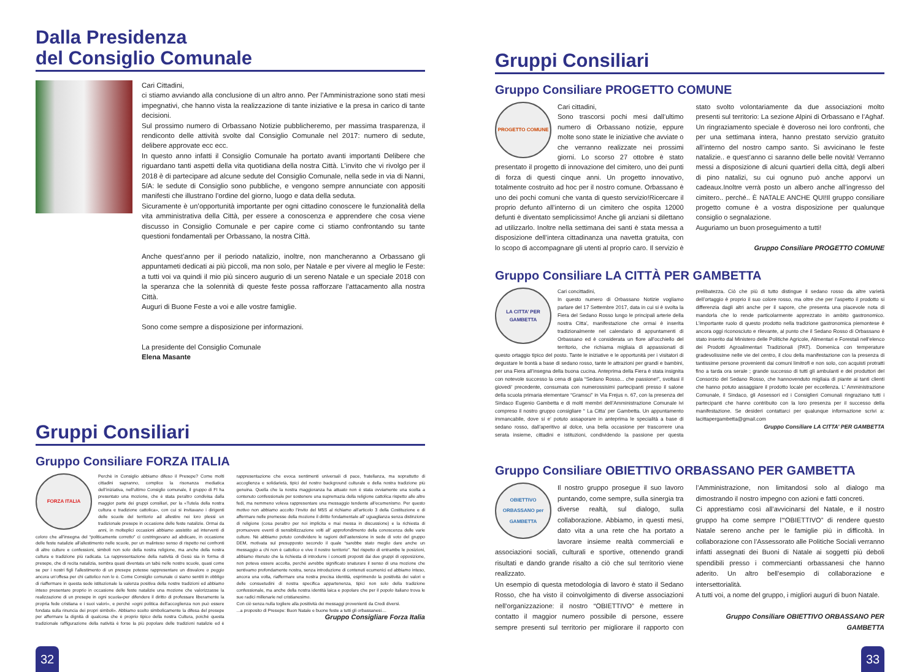Dalla Presidenza
del Consiglio Comunale
Cari Cittadini,
ci stiamo avviando alla conclusione di un altro anno. Per l’Amministrazione sono stati mesi impegnativi, che hanno vista la realizzazione di tante iniziative e la presa in carico di tante decisioni.
Sul prossimo numero di Orbassano Notizie pubblicheremo, per massima trasparenza, il rendiconto delle attività svolte dal Consiglio Comunale nel 2017: numero di sedute, delibere approvate ecc ecc.
In questo anno infatti il Consiglio Comunale ha portato avanti importanti Delibere che riguardano tanti aspetti della vita quotidiana della nostra Città. L’invito che vi rivolgo per il 2018 è di partecipare ad alcune sedute del Consiglio Comunale, nella sede in via di Nanni, 5/A: le sedute di Consiglio sono pubbliche, e vengono sempre annunciate con appositi manifesti che illustrano l’ordine del giorno, luogo e data della seduta.
Sicuramente è un’opportunità importante per ogni cittadino conoscere le funzionalità della vita amministrativa della Città, per essere a conoscenza e apprendere che cosa viene discusso in Consiglio Comunale e per capire come ci stiamo confrontando su tante questioni fondamentali per Orbassano, la nostra Città.
Anche quest’anno per il periodo natalizio, inoltre, non mancheranno a Orbassano gli appuntameti dedicati ai più piccoli, ma non solo, per Natale e per vivere al meglio le Feste: a tutti voi va quindi il mio più sincero augurio di un sereno Natale e un speciale 2018 con la speranza che la solennità di queste feste possa rafforzare l’attacamento alla nostra Città.
Auguri di Buone Feste a voi e alle vostre famiglie.
Sono come sempre a disposizione per informazioni.
La presidente del Consiglio Comunale
Elena Masante
Gruppi Consiliari
Gruppo Consiliare FORZA ITALIA
FORZA ITALIA
Perchè in Consiglio abbiamo difeso il Presepe? Come molti cittadini sapranno, complice la risonanza mediatica dell’iniziativa, nell’ultimo Consiglio comunale, il gruppo di FI ha presentato una mozione, che è stata peraltro condivisa dalla maggior parte dei gruppi consiliari, per la «Tutela della nostra cultura e tradizione cattolica», con cui si invitavano i dirigenti delle scuole del territorio ad allestire nei loro plessi un tradizionale presepe in occasione delle feste natalizie. Ormai da anni, in molteplici occasioni abbiamo assistito ad interventi di coloro che all’insegna del “politicamente corretto” ci costringevano ad abdicare, in occasione delle feste natalizie all’allestimento nelle scuole, per un malinteso senso di rispetto nei confronti di altre culture e confessioni, simboli non solo della nostra religione, ma anche della nostra cultura e tradizione più radicata. La rappresentazione della natività di Gesù sia in forma di presepe, che di recita natalizia, sembra quasi diventata un tabù nelle nostre scuole, quasi come se per i nostri figli l’allestimento di un presepe potesse rappresentare un disvalore o peggio ancora un’offesa per chi cattolico non lo è. Come Consiglio comunale ci siamo sentiti in obbligo di riaffermare in questa sede istituzionale la valenza positiva della nostre tradizioni ed abbiamo inteso presentare proprio in occasione delle feste natalizie una mozione che valorizzasse la realizzazione di un presepe in ogni scuola«per difendere il diritto di professare liberamente la propria fede cristiana e i suoi valori», e perché «ogni politica dell’accoglienza non può essere fondata sulla rinuncia dei propri simboli». Abbiamo scelto simbolicamente la difesa del presepe per affermare la dignità di qualcosa che è proprio tipico della nostra Cultura, poiché questa tradizionale raffigurazione della natività è forse la più popolare delle tradizioni natalizie ed è rappresentazione che evoca sentimenti universali di pace, fratellanza, ma soprattutto di accoglienza e solidarietà, tipici del nostro background culturale e della nostra tradizione più genuina. Quella che la nostra maggioranza ha attuato non è stata ovviamente una scelta a contenuto confessionale per sostenere una supremazia della religione cattolica rispetto alle altre fedi, ma nemmeno voleva rappresentare una messaggio tendente all’ecumenismo. Per questo motivo non abbiamo accolto l’invito del M5S al richiamo all’articolo 3 della Costituzione e di affermare nelle premesse della mozione il diritto fondamentale all’ uguaglianza senza distinzione di religione (cosa peraltro per noi implicita e mai messa in discussione) e la richiesta di promuovere eventi di sensibilizzazione volti all’ approfondimento della conoscenza delle varie culture. Nè abbiamo potuto condividere le ragioni dell’astensione in sede di voto del gruppo DEM, motivata sul presupposto secondo il quale “sarebbe stato meglio dare anche un messaggio a chi non è cattolico e vive il nostro territorio”. Nel rispetto di entrambe le posizioni, abbiamo ritenuto che la richiesta di introdurre i concetti proposti dai due gruppi di opposizione, non poteva essere accolta, perchè avrebbe significato snaturare il senso di una mozione che sentivamo profondamente nostra, senza introduzione di contenuti ecumenici ed abbiamo inteso, ancora una volta, riaffermare una nostra precisa identità, esprimendo la positività dei valori e delle consuetudini di nostra specifica appartenenza, tipici non solo della tradizione confessionale, ma anche della nostra identità laica e popolare che per il popolo italiano trova le sue radici millenarie nel cristianesimo.
Con ciò senza nulla togliere alla positività dei messaggi provenienti da Credi diversi.
...a proposito di Presepe: Buon Natale e buone feste a tutti gli orbassanesi....
Gruppo Consigliare Forza Italia
32
Gruppi Consiliari
Gruppo Consiliare PROGETTO COMUNE
PROGETTO COMUNE
Cari cittadini,
Sono trascorsi pochi mesi dall’ultimo numero di Orbassano notizie, eppure molte sono state le iniziative che avviate o che verranno realizzate nei prossimi giorni. Lo scorso 27 ottobre è stato presentato il progetto di innovazione del cimitero, uno dei punti di forza di questi cinque anni. Un progetto innovativo, totalmente costruito ad hoc per il nostro comune. Orbassano è uno dei pochi comuni che vanta di questo servizio!Ricercare il proprio defunto all’interno di un cimitero che ospita 12000 defunti è diventato semplicissimo! Anche gli anziani si dilettano ad utilizzarlo. Inoltre nella settimana dei santi è stata messa a disposizione dell’intera cittadinanza una navetta gratuita, con lo scopo di accompagnare gli utenti al proprio caro. Il servizio è stato svolto volontariamente da due associazioni molto presenti sul territorio: La sezione Alpini di Orbassano e l’Aghaf. Un ringraziamento speciale è doveroso nei loro confronti, che per una settimana intera, hanno prestato servizio gratuito all’interno del nostro campo santo. Si avvicinano le feste natalizie.. e quest’anno ci saranno delle belle novità! Verranno messi a disposizione di alcuni quartieri della città, degli alberi di pino natalizi, su cui ognuno può anche apporvi un cadeaux.Inoltre verrà posto un albero anche all’ingresso del cimitero.. perché.. È NATALE ANCHE QUI!Il gruppo consiliare progetto comune è a vostra disposizione per qualunque consiglio o segnalazione.
Auguriamo un buon proseguimento a tutti!
Gruppo Consiliare PROGETTO COMUNE
Gruppo Consiliare LA CITTÀ PER GAMBETTA
LA CITTA’ PER GAMBETTA
Cari concittadini,
In questo numero di Orbassano Notizie vogliamo parlare del 17 Settembre 2017, data in cui si è svolta la Fiera del Sedano Rosso lungo le principali arterie della nostra Citta’, manifestazione che ormai è inserita tradizionalmente nel calendario di appuntamenti di Orbassano ed è considerata un fiore all’occhiello del territorio, che richiama migliaia di appassionati di questo ortaggio tipico del posto. Tante le iniziative e le opportunità per i visitatori di degustare le bontà a base di sedano rosso, tante le attrazioni per grandi e bambini, per una Fiera all’insegna della buona cucina. Anteprima della Fiera è stata insignita con notevole successo la cena di gala “Sedano Rosso... che passione!”, svoltasi il giovedi’ precedente, consumata con numerossisimi partecipanti presso il salone della scuola primaria elementare “Gramsci” in Via Frejus n. 67, con la presenza del Sindaco Eugenio Gambetta e di molti membri dell’Amministrazione Comunale ivi compreso il nostro gruppo consigliare “ La Citta’ per Gambetta. Un appuntamento immancabile, dove si e’ potuto assaporare in anteprima le specialità a base di sedano rosso, dall’aperitivo al dolce, una bella occasione per trascorrere una serata insieme, cittadini e istituzioni, condividendo la passione per questa prelibatezza. Ciò che più di tutto distingue il sedano rosso da altre varietà dell’ortaggio è proprio il suo colore rosso, ma oltre che per l’aspetto il prodotto si differenzia dagli altri anche per il sapore, che presenta una piacevole nota di mandorla che lo rende particolarmente apprezzato in ambito gastronomico. L’importante ruolo di questo prodotto nella tradizione gastronomica piemontese è ancora oggi riconosciuto e rilevante, al punto che il Sedano Rosso di Orbassano è stato inserito dal Ministero delle Politiche Agricole, Alimentari e Forestali nell’elenco dei Prodotti Agroalimentari Tradizionali (PAT). Domenica con temperature gradevolissime nelle vie del centro, il clou della manifestazione con la presenza di tantissime persone provenienti dai comuni limitrofi e non solo, con acquisti protratti fino a tarda ora serale ; grande successo di tutti gli ambulanti e dei produttori del Consorzio del Sedano Rosso, che hannovenduto migliaia di piante ai tanti clienti che hanno potuto assaggiare il prodotto locale per eccellenza. L’ Amministrazione Comunale, il Sindaco, gli Assessori ed i Consiglieri Comunali ringraziano tutti i partecipanti che hanno contribuito con la loro presenza per il successo della manifestazione. Se desideri contattarci per qualunque informazione scrivi a: lacittapergambetta@gmail.com
Gruppo Consiliare LA CITTA’ PER GAMBETTA
Gruppo Consiliare OBIETTIVO ORBASSANO PER GAMBETTA
OBIETTIVO ORBASSANO per GAMBETTA
Il nostro gruppo prosegue il suo lavoro puntando, come sempre, sulla sinergia tra diverse realtà, sul dialogo, sulla collaborazione. Abbiamo, in questi mesi, dato vita a una rete che ha portato a lavorare insieme realtà commerciali e associazioni sociali, culturali e sportive, ottenendo grandi risultati e dando grande risalto a ciò che sul territorio viene realizzato.
Un esempio di questa metodologia di lavoro è stato il Sedano Rosso, che ha visto il coinvolgimento di diverse associazioni nell’organizzazione: il nostro “OBIETTIVO” è mettere in contatto il maggior numero possibile di persone, essere sempre presenti sul territorio per migliorare il rapporto con l’Amministrazione, non limitandosi solo al dialogo ma dimostrando il nostro impegno con azioni e fatti concreti.
Ci apprestiamo così all’avvicinarsi del Natale, e il nostro gruppo ha come sempre l’“OBIETTIVO” di rendere questo Natale sereno anche per le famiglie più in difficoltà. In collaborazione con l’Assessorato alle Politiche Sociali verranno infatti assegnati dei Buoni di Natale ai soggetti più deboli spendibili presso i commercianti orbassanesi che hanno aderito. Un altro bell’esempio di collaborazione e intersettorialità.
A tutti voi, a nome del gruppo, i migliori auguri di buon Natale.
Gruppo Consiliare OBIETTIVO ORBASSANO PER GAMBETTA
33